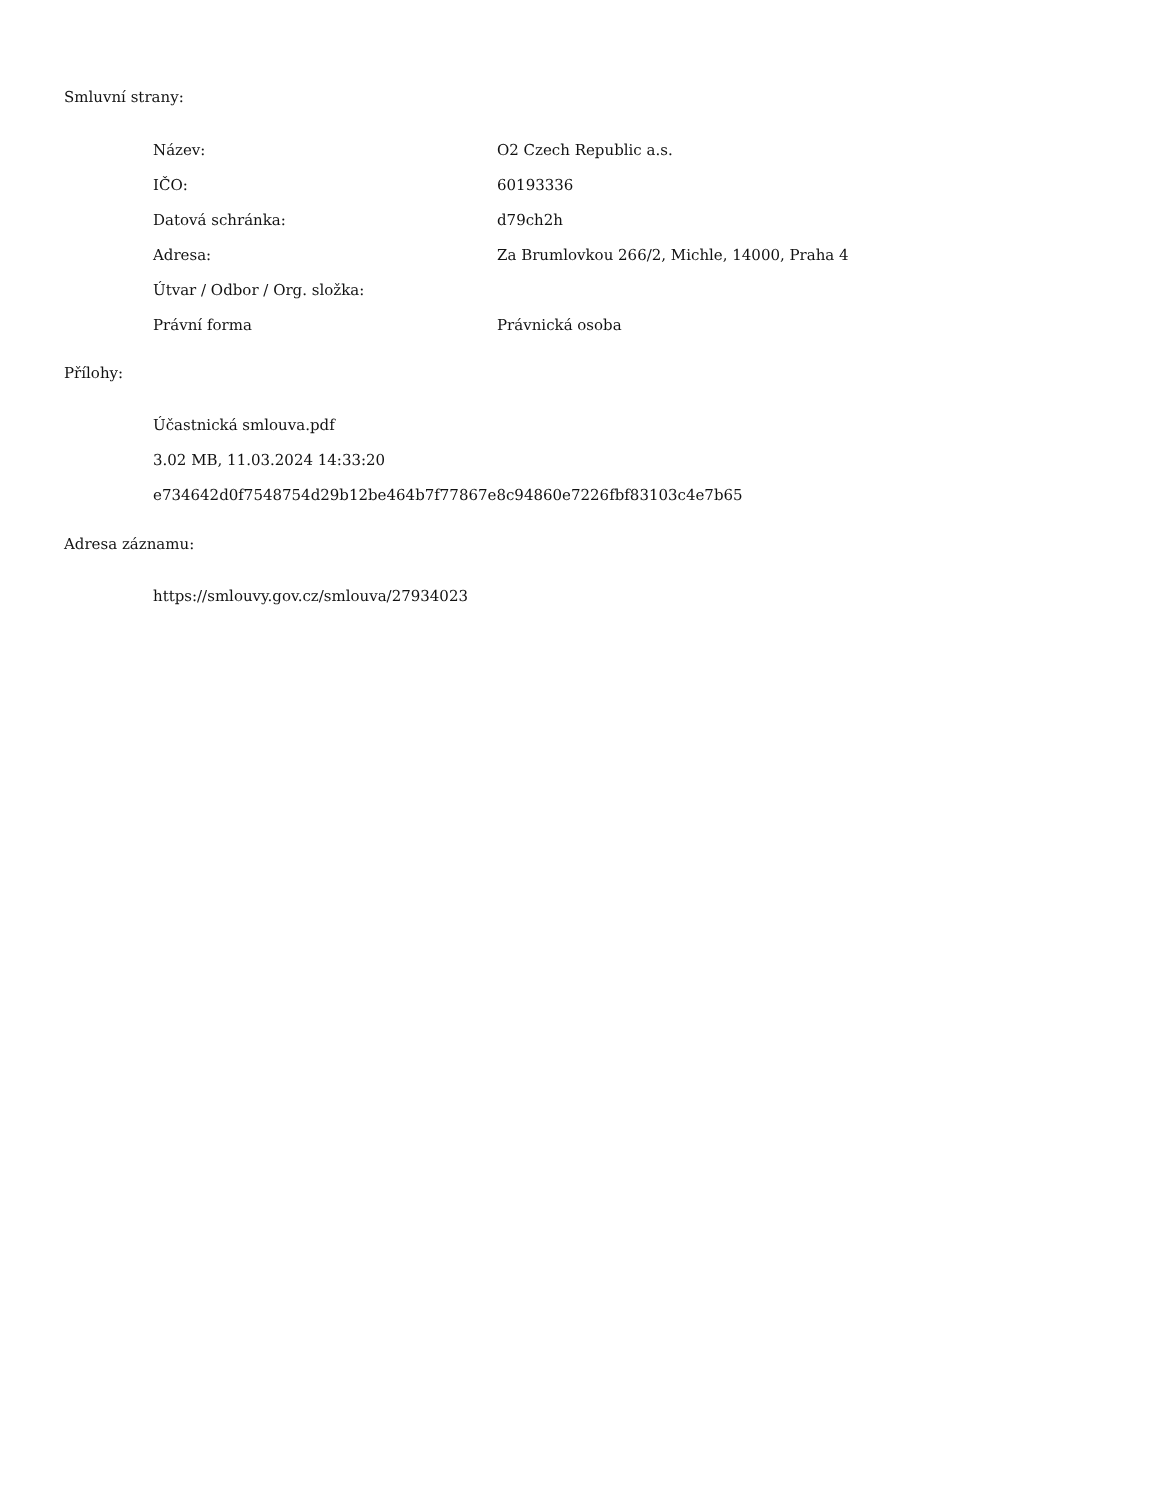Smluvní strany:
| Název: | O2 Czech Republic a.s. |
| IČO: | 60193336 |
| Datová schránka: | d79ch2h |
| Adresa: | Za Brumlovkou 266/2, Michle, 14000, Praha 4 |
| Útvar / Odbor / Org. složka: | |
| Právní forma | Právnická osoba |
Přílohy:
Účastnická smlouva.pdf
3.02 MB, 11.03.2024 14:33:20
e734642d0f7548754d29b12be464b7f77867e8c94860e7226fbf83103c4e7b65
Adresa záznamu:
https://smlouvy.gov.cz/smlouva/27934023